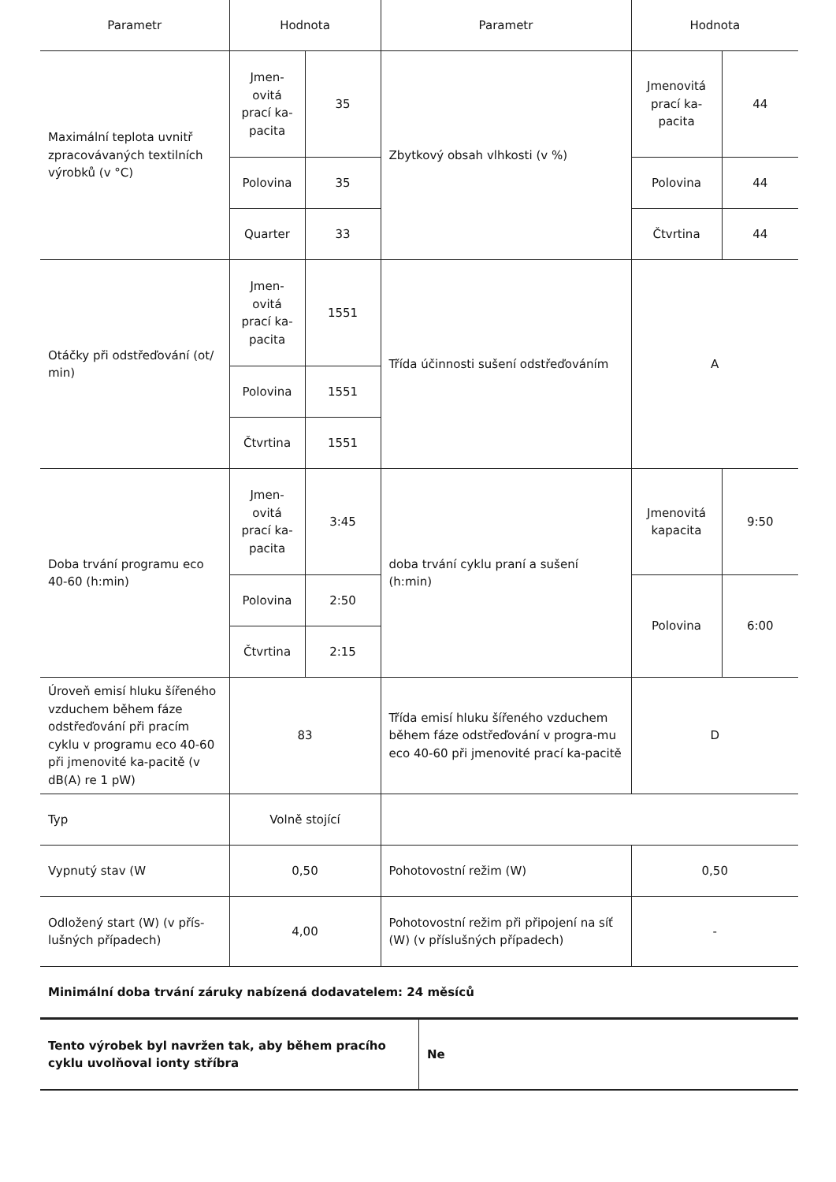| Parametr | Hodnota | | Parametr | Hodnota | |
| --- | --- | --- | --- | --- | --- |
| Maximální teplota uvnitř zpracovávaných textilních výrobků (v °C) | Jmen-ovitá prací ka-pacita | 35 | Zbytkový obsah vlhkosti (v %) | Jmenovitá prací ka-pacita | 44 |
| | Polovina | 35 | | Polovina | 44 |
| | Quarter | 33 | | Čtvrtina | 44 |
| Otáčky při odstřeďování (ot/ min) | Jmen-ovitá prací ka-pacita | 1551 | Třída účinnosti sušení odstřeďováním | A | |
| | Polovina | 1551 | | | |
| | Čtvrtina | 1551 | | | |
| Doba trvání programu eco 40-60 (h:min) | Jmen-ovitá prací ka-pacita | 3:45 | doba trvání cyklu praní a sušení (h:min) | Jmenovitá kapacita | 9:50 |
| | Polovina | 2:50 | | Polovina | 6:00 |
| | Čtvrtina | 2:15 | | | |
| Úroveň emisí hluku šířeného vzduchem během fáze odstřeďování při pracím cyklu v programu eco 40-60 při jmenovité ka-pacitě (v dB(A) re 1 pW) | 83 | | Třída emisí hluku šířeného vzduchem během fáze odstřeďování v progra-mu eco 40-60 při jmenovité prací ka-pacitě | D | |
| Typ | Volně stojící | | | | |
| Vypnutý stav (W | 0,50 | | Pohotovostní režim (W) | 0,50 | |
| Odložený start (W) (v přís-lušných případech) | 4,00 | | Pohotovostní režim při připojení na síť (W) (v příslušných případech) | - | |
| Minimální doba trvání záruky nabízená dodavatelem: 24 měsíců | | | | | |
| Tento výrobek byl navržen tak, aby během pracího cyklu uvolňoval ionty stříbra | Ne |